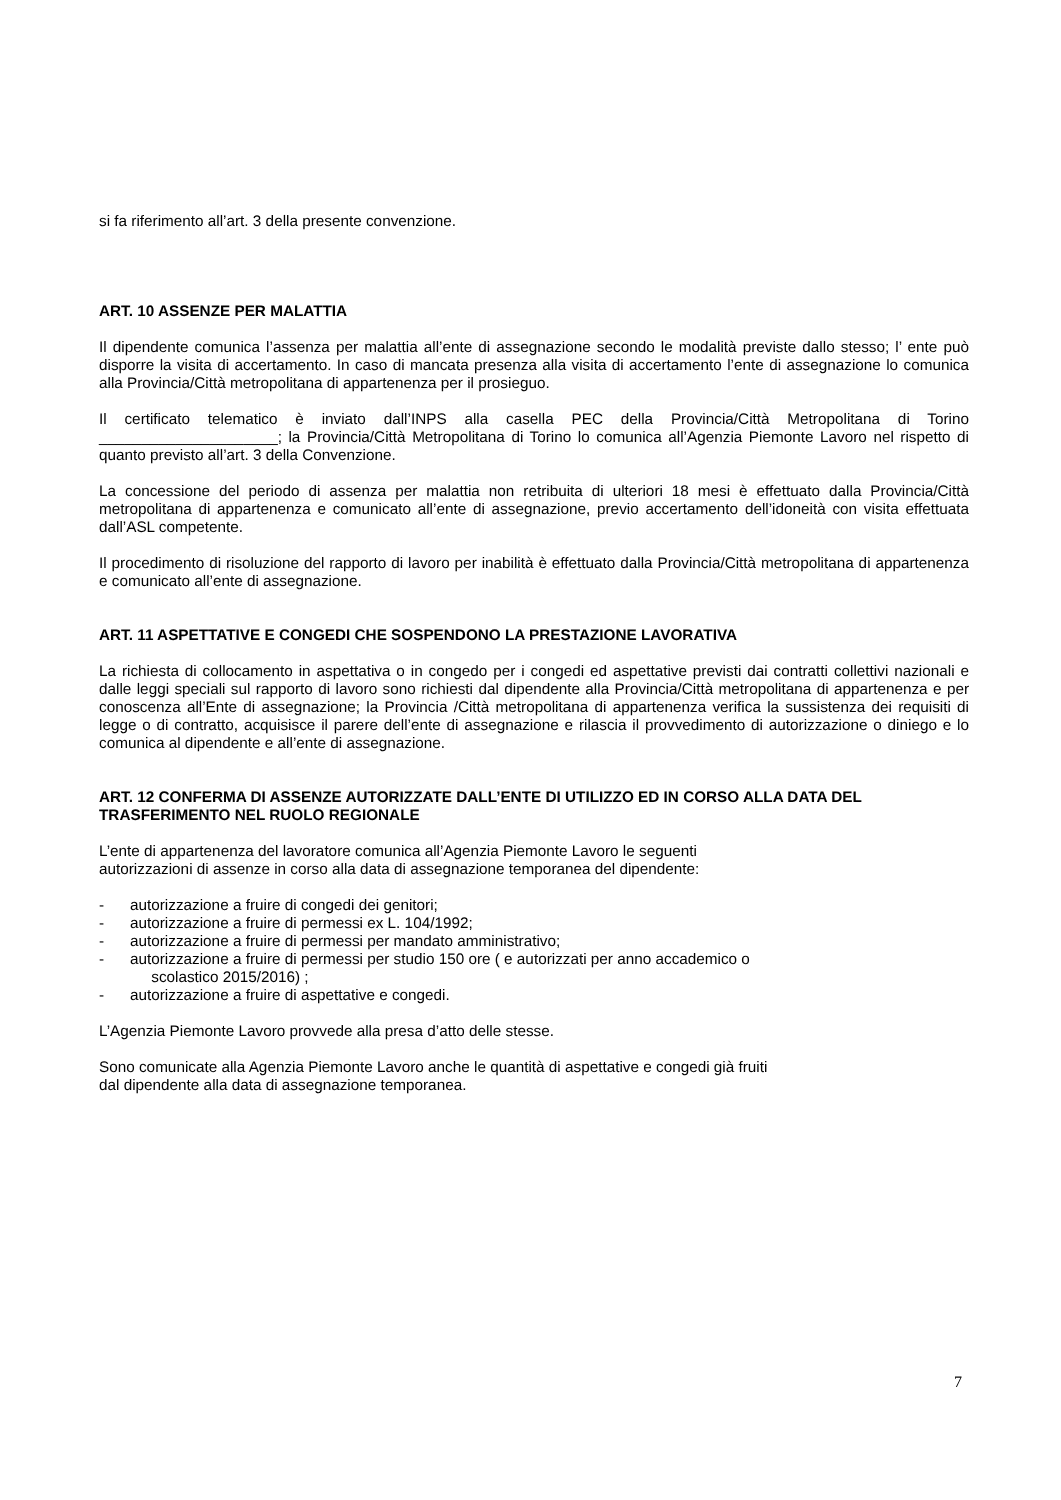si fa riferimento all’art. 3 della presente convenzione.
ART. 10 ASSENZE PER MALATTIA
Il dipendente comunica l’assenza per malattia all’ente di assegnazione secondo le modalità previste dallo stesso; l’ ente può disporre la visita di accertamento. In caso di mancata presenza alla visita di accertamento l’ente di assegnazione lo comunica alla Provincia/Città metropolitana di appartenenza per il prosieguo.
Il certificato telematico è inviato dall’INPS alla casella PEC della Provincia/Città Metropolitana di Torino _____________________; la Provincia/Città Metropolitana di Torino lo comunica all’Agenzia Piemonte Lavoro nel rispetto di quanto previsto all’art. 3 della Convenzione.
La concessione del periodo di assenza per malattia non retribuita di ulteriori 18 mesi è effettuato dalla Provincia/Città metropolitana di appartenenza e comunicato all’ente di assegnazione, previo accertamento dell’idoneità con visita effettuata dall’ASL competente.
Il procedimento di risoluzione del rapporto di lavoro per inabilità è effettuato dalla Provincia/Città metropolitana di appartenenza e comunicato all’ente di assegnazione.
ART. 11 ASPETTATIVE E CONGEDI CHE SOSPENDONO LA PRESTAZIONE LAVORATIVA
La richiesta di collocamento in aspettativa o in congedo per i congedi ed aspettative previsti dai contratti collettivi nazionali e dalle leggi speciali sul rapporto di lavoro sono richiesti dal dipendente alla Provincia/Città metropolitana di appartenenza e per conoscenza all’Ente di assegnazione; la Provincia /Città metropolitana di appartenenza verifica la sussistenza dei requisiti di legge o di contratto, acquisisce il parere dell’ente di assegnazione e rilascia il provvedimento di autorizzazione o diniego e lo comunica al dipendente e all’ente di assegnazione.
ART. 12 CONFERMA DI ASSENZE AUTORIZZATE DALL’ENTE DI UTILIZZO ED IN CORSO ALLA DATA DEL TRASFERIMENTO NEL RUOLO REGIONALE
L’ente di appartenenza del lavoratore comunica all’Agenzia Piemonte Lavoro le seguenti
autorizzazioni di assenze in corso alla data di assegnazione temporanea del dipendente:
- autorizzazione a fruire di congedi dei genitori;
- autorizzazione a fruire di permessi ex L. 104/1992;
- autorizzazione a fruire di permessi per mandato amministrativo;
- autorizzazione a fruire di permessi per studio 150 ore ( e autorizzati per anno accademico o
scolastico 2015/2016) ;
- autorizzazione a fruire di aspettative e congedi.
L’Agenzia Piemonte Lavoro provvede alla presa d’atto delle stesse.
Sono comunicate alla Agenzia Piemonte Lavoro anche le quantità di aspettative e congedi già fruiti
dal dipendente alla data di assegnazione temporanea.
7